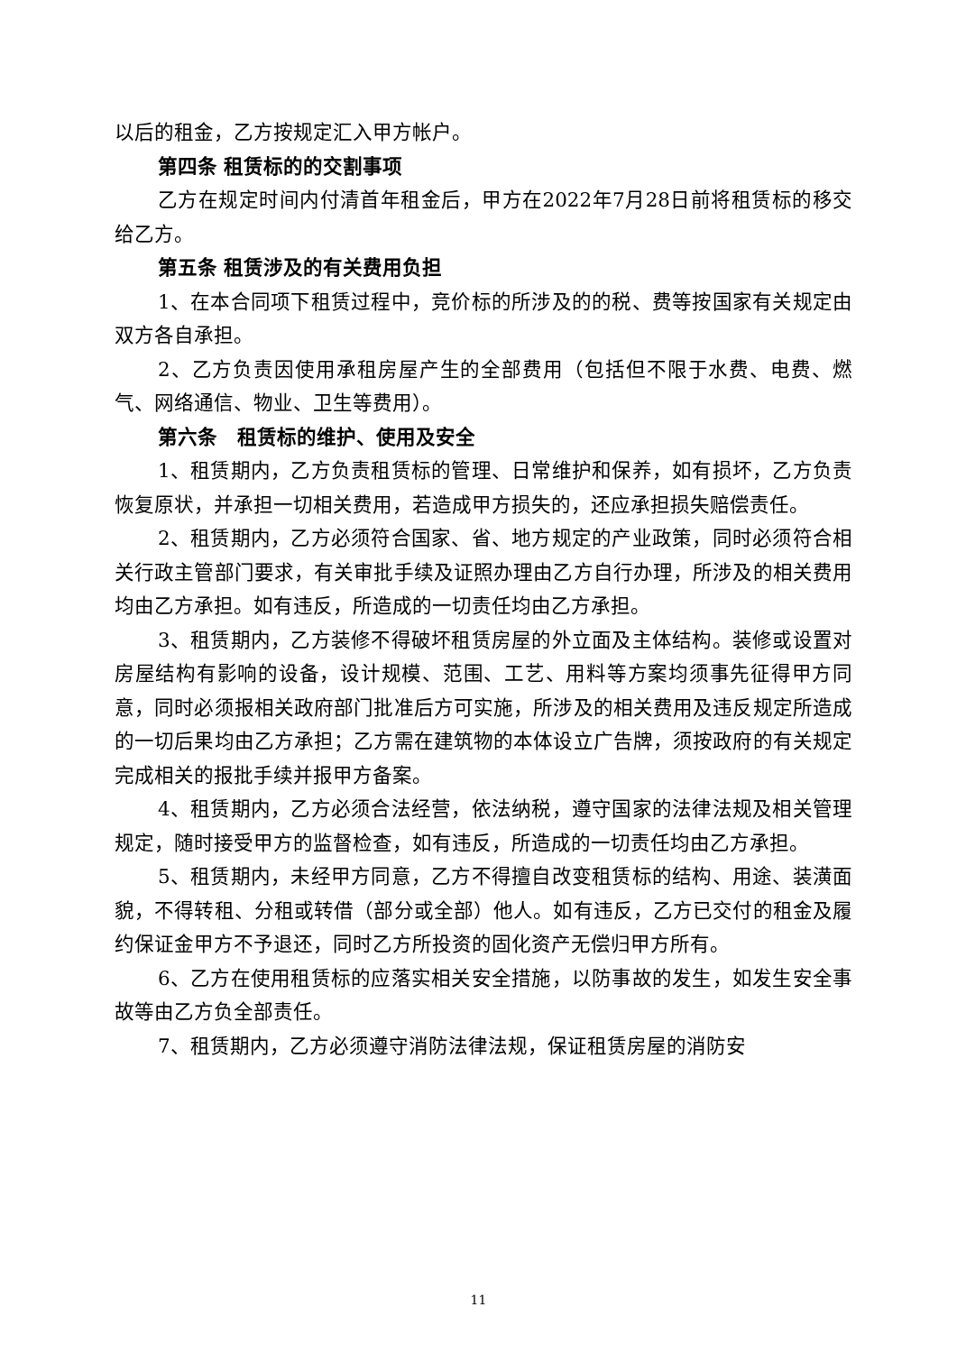以后的租金，乙方按规定汇入甲方帐户。
第四条 租赁标的的交割事项
乙方在规定时间内付清首年租金后，甲方在2022年7月28日前将租赁标的移交给乙方。
第五条 租赁涉及的有关费用负担
1、在本合同项下租赁过程中，竞价标的所涉及的的税、费等按国家有关规定由双方各自承担。
2、乙方负责因使用承租房屋产生的全部费用（包括但不限于水费、电费、燃气、网络通信、物业、卫生等费用）。
第六条　租赁标的维护、使用及安全
1、租赁期内，乙方负责租赁标的管理、日常维护和保养，如有损坏，乙方负责恢复原状，并承担一切相关费用，若造成甲方损失的，还应承担损失赔偿责任。
2、租赁期内，乙方必须符合国家、省、地方规定的产业政策，同时必须符合相关行政主管部门要求，有关审批手续及证照办理由乙方自行办理，所涉及的相关费用均由乙方承担。如有违反，所造成的一切责任均由乙方承担。
3、租赁期内，乙方装修不得破坏租赁房屋的外立面及主体结构。装修或设置对房屋结构有影响的设备，设计规模、范围、工艺、用料等方案均须事先征得甲方同意，同时必须报相关政府部门批准后方可实施，所涉及的相关费用及违反规定所造成的一切后果均由乙方承担；乙方需在建筑物的本体设立广告牌，须按政府的有关规定完成相关的报批手续并报甲方备案。
4、租赁期内，乙方必须合法经营，依法纳税，遵守国家的法律法规及相关管理规定，随时接受甲方的监督检查，如有违反，所造成的一切责任均由乙方承担。
5、租赁期内，未经甲方同意，乙方不得擅自改变租赁标的结构、用途、装潢面貌，不得转租、分租或转借（部分或全部）他人。如有违反，乙方已交付的租金及履约保证金甲方不予退还，同时乙方所投资的固化资产无偿归甲方所有。
6、乙方在使用租赁标的应落实相关安全措施，以防事故的发生，如发生安全事故等由乙方负全部责任。
7、租赁期内，乙方必须遵守消防法律法规，保证租赁房屋的消防安
11